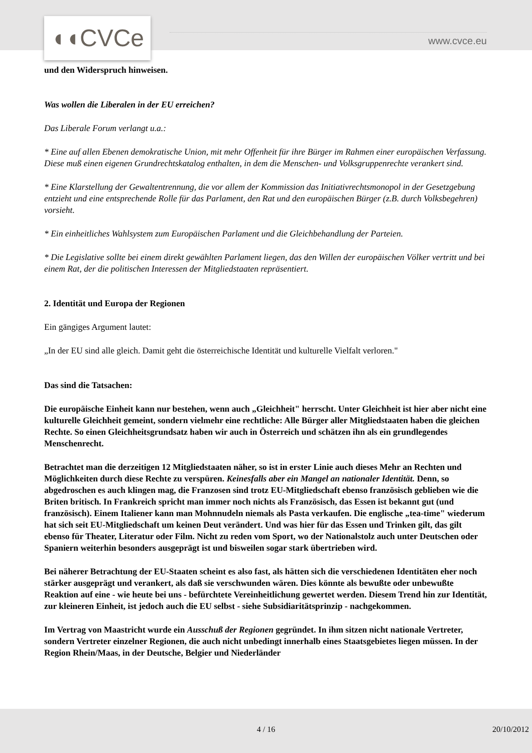◖◖CVCe www.cvce.eu
und den Widerspruch hinweisen.
Was wollen die Liberalen in der EU erreichen?
Das Liberale Forum verlangt u.a.:
* Eine auf allen Ebenen demokratische Union, mit mehr Offenheit für ihre Bürger im Rahmen einer europäischen Verfassung. Diese muß einen eigenen Grundrechtskatalog enthalten, in dem die Menschen- und Volksgruppenrechte verankert sind.
* Eine Klarstellung der Gewaltentrennung, die vor allem der Kommission das Initiativrechtsmonopol in der Gesetzgebung entzieht und eine entsprechende Rolle für das Parlament, den Rat und den europäischen Bürger (z.B. durch Volksbegehren) vorsieht.
* Ein einheitliches Wahlsystem zum Europäischen Parlament und die Gleichbehandlung der Parteien.
* Die Legislative sollte bei einem direkt gewählten Parlament liegen, das den Willen der europäischen Völker vertritt und bei einem Rat, der die politischen Interessen der Mitgliedstaaten repräsentiert.
2. Identität und Europa der Regionen
Ein gängiges Argument lautet:
„In der EU sind alle gleich. Damit geht die österreichische Identität und kulturelle Vielfalt verloren."
Das sind die Tatsachen:
Die europäische Einheit kann nur bestehen, wenn auch „Gleichheit" herrscht. Unter Gleichheit ist hier aber nicht eine kulturelle Gleichheit gemeint, sondern vielmehr eine rechtliche: Alle Bürger aller Mitgliedstaaten haben die gleichen Rechte. So einen Gleichheitsgrundsatz haben wir auch in Österreich und schätzen ihn als ein grundlegendes Menschenrecht.
Betrachtet man die derzeitigen 12 Mitgliedstaaten näher, so ist in erster Linie auch dieses Mehr an Rechten und Möglichkeiten durch diese Rechte zu verspüren. Keinesfalls aber ein Mangel an nationaler Identität. Denn, so abgedroschen es auch klingen mag, die Franzosen sind trotz EU-Mitgliedschaft ebenso französisch geblieben wie die Briten britisch. In Frankreich spricht man immer noch nichts als Französisch, das Essen ist bekannt gut (und französisch). Einem Italiener kann man Mohnnudeln niemals als Pasta verkaufen. Die englische „tea-time" wiederum hat sich seit EU-Mitgliedschaft um keinen Deut verändert. Und was hier für das Essen und Trinken gilt, das gilt ebenso für Theater, Literatur oder Film. Nicht zu reden vom Sport, wo der Nationalstolz auch unter Deutschen oder Spaniern weiterhin besonders ausgeprägt ist und bisweilen sogar stark übertrieben wird.
Bei näherer Betrachtung der EU-Staaten scheint es also fast, als hätten sich die verschiedenen Identitäten eher noch stärker ausgeprägt und verankert, als daß sie verschwunden wären. Dies könnte als bewußte oder unbewußte Reaktion auf eine - wie heute bei uns - befürchtete Vereinheitlichung gewertet werden. Diesem Trend hin zur Identität, zur kleineren Einheit, ist jedoch auch die EU selbst - siehe Subsidiaritätsprinzip - nachgekommen.
Im Vertrag von Maastricht wurde ein Ausschuß der Regionen gegründet. In ihm sitzen nicht nationale Vertreter, sondern Vertreter einzelner Regionen, die auch nicht unbedingt innerhalb eines Staatsgebietes liegen müssen. In der Region Rhein/Maas, in der Deutsche, Belgier und Niederländer
4 / 16 20/10/2012